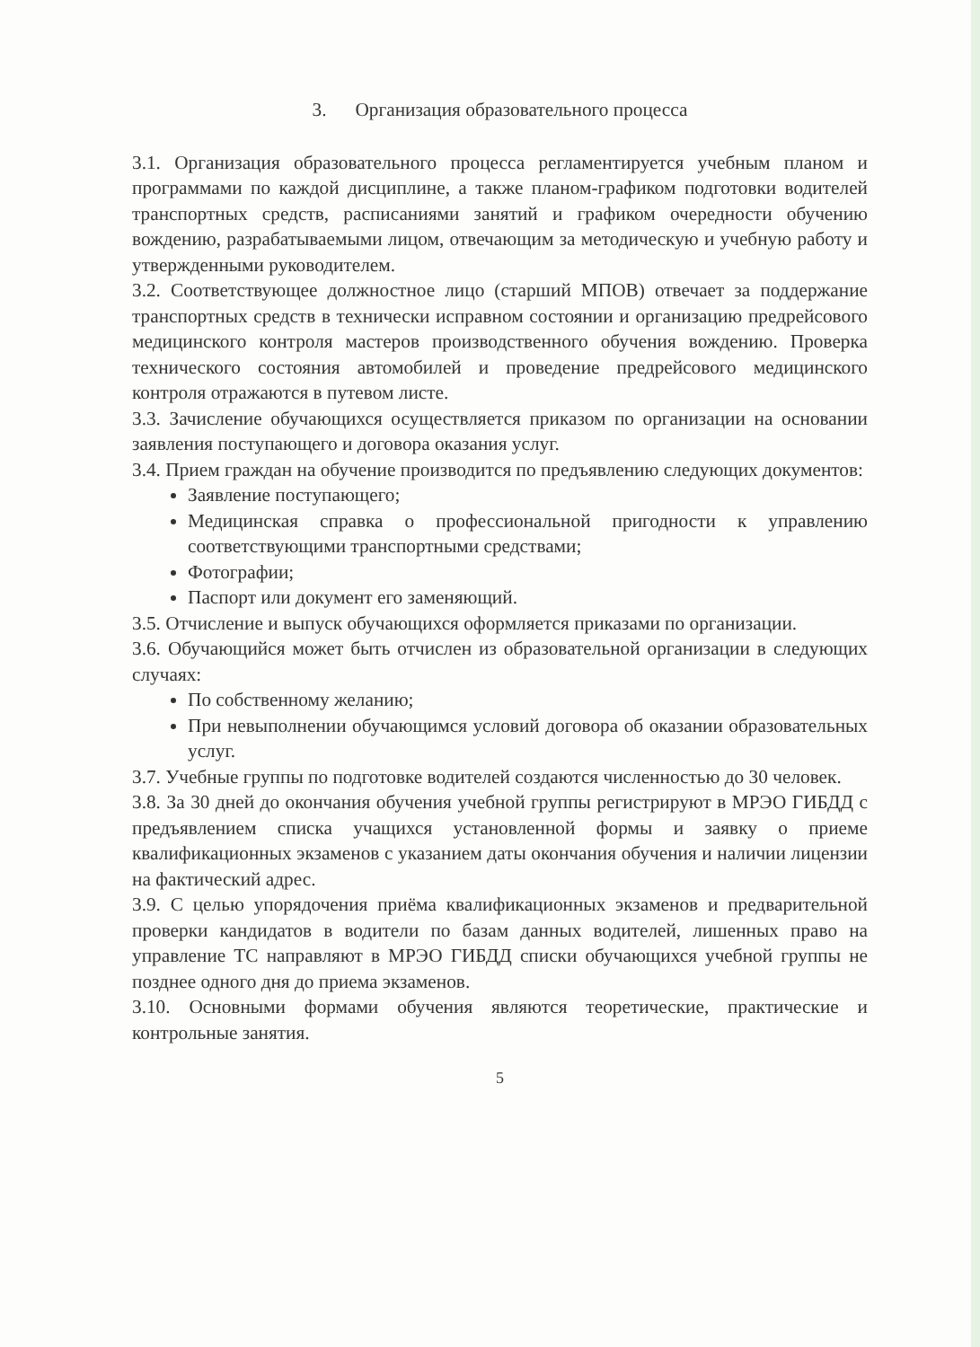3. Организация образовательного процесса
3.1. Организация образовательного процесса регламентируется учебным планом и программами по каждой дисциплине, а также планом-графиком подготовки водителей транспортных средств, расписаниями занятий и графиком очередности обучению вождению, разрабатываемыми лицом, отвечающим за методическую и учебную работу и утвержденными руководителем.
3.2. Соответствующее должностное лицо (старший МПОВ) отвечает за поддержание транспортных средств в технически исправном состоянии и организацию предрейсового медицинского контроля мастеров производственного обучения вождению. Проверка технического состояния автомобилей и проведение предрейсового медицинского контроля отражаются в путевом листе.
3.3. Зачисление обучающихся осуществляется приказом по организации на основании заявления поступающего и договора оказания услуг.
3.4. Прием граждан на обучение производится по предъявлению следующих документов:
Заявление поступающего;
Медицинская справка о профессиональной пригодности к управлению соответствующими транспортными средствами;
Фотографии;
Паспорт или документ его заменяющий.
3.5. Отчисление и выпуск обучающихся оформляется приказами по организации.
3.6. Обучающийся может быть отчислен из образовательной организации в следующих случаях:
По собственному желанию;
При невыполнении обучающимся условий договора об оказании образовательных услуг.
3.7. Учебные группы по подготовке водителей создаются численностью до 30 человек.
3.8. За 30 дней до окончания обучения учебной группы регистрируют в МРЭО ГИБДД с предъявлением списка учащихся установленной формы и заявку о приеме квалификационных экзаменов с указанием даты окончания обучения и наличии лицензии на фактический адрес.
3.9. С целью упорядочения приёма квалификационных экзаменов и предварительной проверки кандидатов в водители по базам данных водителей, лишенных право на управление ТС направляют в МРЭО ГИБДД списки обучающихся учебной группы не позднее одного дня до приема экзаменов.
3.10. Основными формами обучения являются теоретические, практические и контрольные занятия.
5